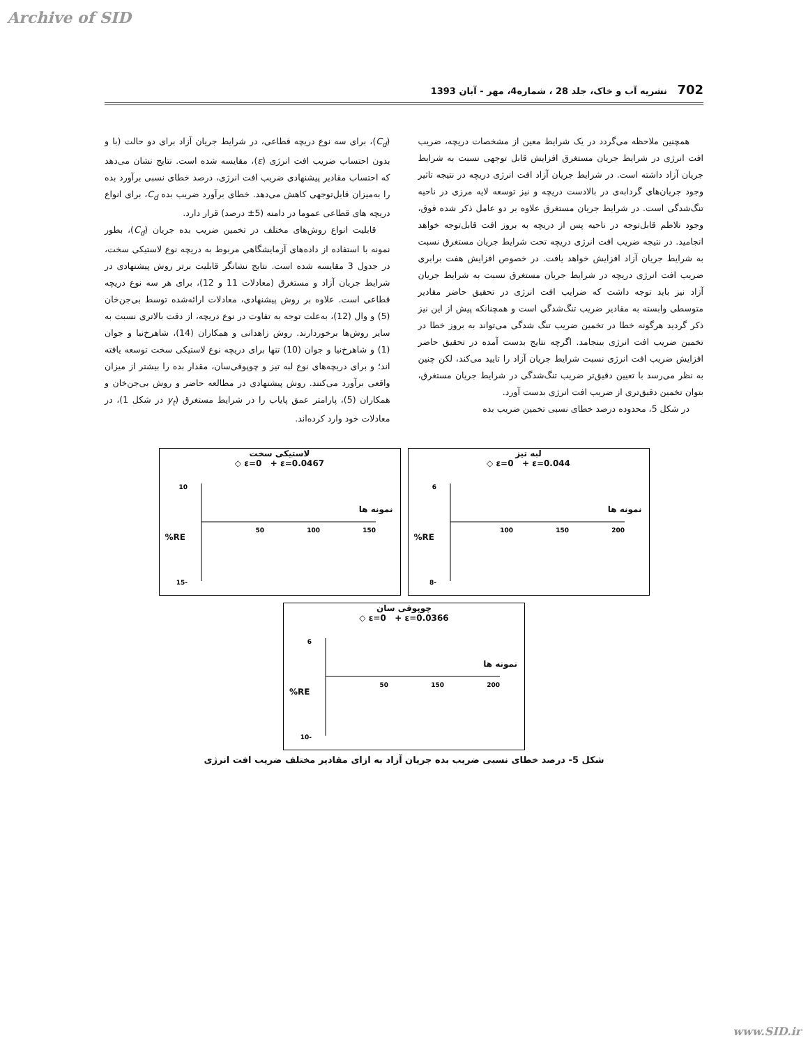Archive of SID
702 نشریه آب و خاک، جلد 28 ، شماره4، مهر - آبان 1393
همچنین ملاحظه می‌گردد در یک شرایط معین از مشخصات دریچه، ضریب افت انرژی در شرایط جریان مستغرق افزایش قابل توجهی نسبت به شرایط جریان آزاد داشته است. در شرایط جریان آزاد افت انرژی دریچه در نتیجه تاثیر وجود جریان‌های گردابه‌ی در بالادست دریچه و نیز توسعه لایه مرزی در ناحیه تنگ‌شدگی است. در شرایط جریان مستغرق علاوه بر دو عامل ذکر شده فوق، وجود تلاطم قابل‌توجه در ناحیه پس از دریچه به بروز افت قابل‌توجه خواهد انجامید. در نتیجه ضریب افت انرژی دریچه تحت شرایط جریان مستغرق نسبت به شرایط جریان آزاد افزایش خواهد یافت. در خصوص افزایش هفت برابری ضریب افت انرژی دریچه در شرایط جریان مستغرق نسبت به شرایط جریان آزاد نیز باید توجه داشت که ضرایب افت انرژی در تحقیق حاضر مقادیر متوسطی وابسته به مقادیر ضریب تنگ‌شدگی است و همچنانکه پیش از این نیز ذکر گردید هرگونه خطا در تخمین ضریب تنگ شدگی می‌تواند به بروز خطا در تخمین ضریب افت انرژی بینجامد. اگرچه نتایج بدست آمده در تحقیق حاضر افزایش ضریب افت انرژی نسبت شرایط جریان آزاد را تایید می‌کند، لکن چنین به نظر می‌رسد با تعیین دقیق‌تر ضریب تنگ‌شدگی در شرایط جریان مستغرق، بتوان تخمین دقیق‌تری از ضریب افت انرژی بدست آورد.
در شکل 5، محدوده درصد خطای نسبی تخمین ضریب بده
(C<sub>d</sub>)، برای سه نوع دریچه قطاعی، در شرایط جریان آزاد برای دو حالت (با و بدون احتساب ضریب افت انرژی (ε)، مقایسه شده است. نتایج نشان می‌دهد که احتساب مقادیر پیشنهادی ضریب افت انرژی، درصد خطای نسبی برآورد بده را به‌میزان قابل‌توجهی کاهش می‌دهد. خطای برآورد ضریب بده C<sub>d</sub>، برای انواع دریچه های قطاعی عموما در دامنه (5± درصد) قرار دارد.
قابلیت انواع روش‌های مختلف در تخمین ضریب بده جریان (C<sub>d</sub>)، بطور نمونه با استفاده از داده‌های آزمایشگاهی مربوط به دریچه نوع لاستیکی سخت، در جدول 3 مقایسه شده است. نتایج نشانگر قابلیت برتر روش پیشنهادی در شرایط جریان آزاد و مستغرق (معادلات 11 و 12)، برای هر سه نوع دریچه قطاعی است. علاوه بر روش پیشنهادی، معادلات ارائه‌شده توسط بی‌جن‌خان (5) و وال (12)، به‌علت توجه به تفاوت در نوع دریچه، از دقت بالاتری نسبت به سایر روش‌ها برخوردارند. روش زاهدانی و همکاران (14)، شاهرخ‌نیا و جوان (1) و شاهرخ‌نیا و جوان (10) تنها برای دریچه نوع لاستیکی سخت توسعه یافته اند؛ و برای دریچه‌های نوع لبه تیز و چوپوقی‌سان، مقدار بده را بیشتر از میزان واقعی برآورد می‌کنند. روش پیشنهادی در مطالعه حاضر و روش بی‌جن‌خان و همکاران (5)، پارامتر عمق پایاب را در شرایط مستغرق (y<sub>t</sub> در شکل 1)، در معادلات خود وارد کرده‌اند.
لاستیکی سخت
◇ ε=0 + ε=0.0467
RE%
نمونه ها
10
-15
50
100
150
لبه تیز
◇ ε=0 + ε=0.044
RE%
نمونه ها
6
-8
100
150
200
چوپوقی سان
◇ ε=0 + ε=0.0366
RE%
نمونه ها
6
-10
50
150
200
شکل 5- درصد خطای نسبی ضریب بده جریان آزاد به ازای مقادیر مختلف ضریب افت انرژی
www.SID.ir